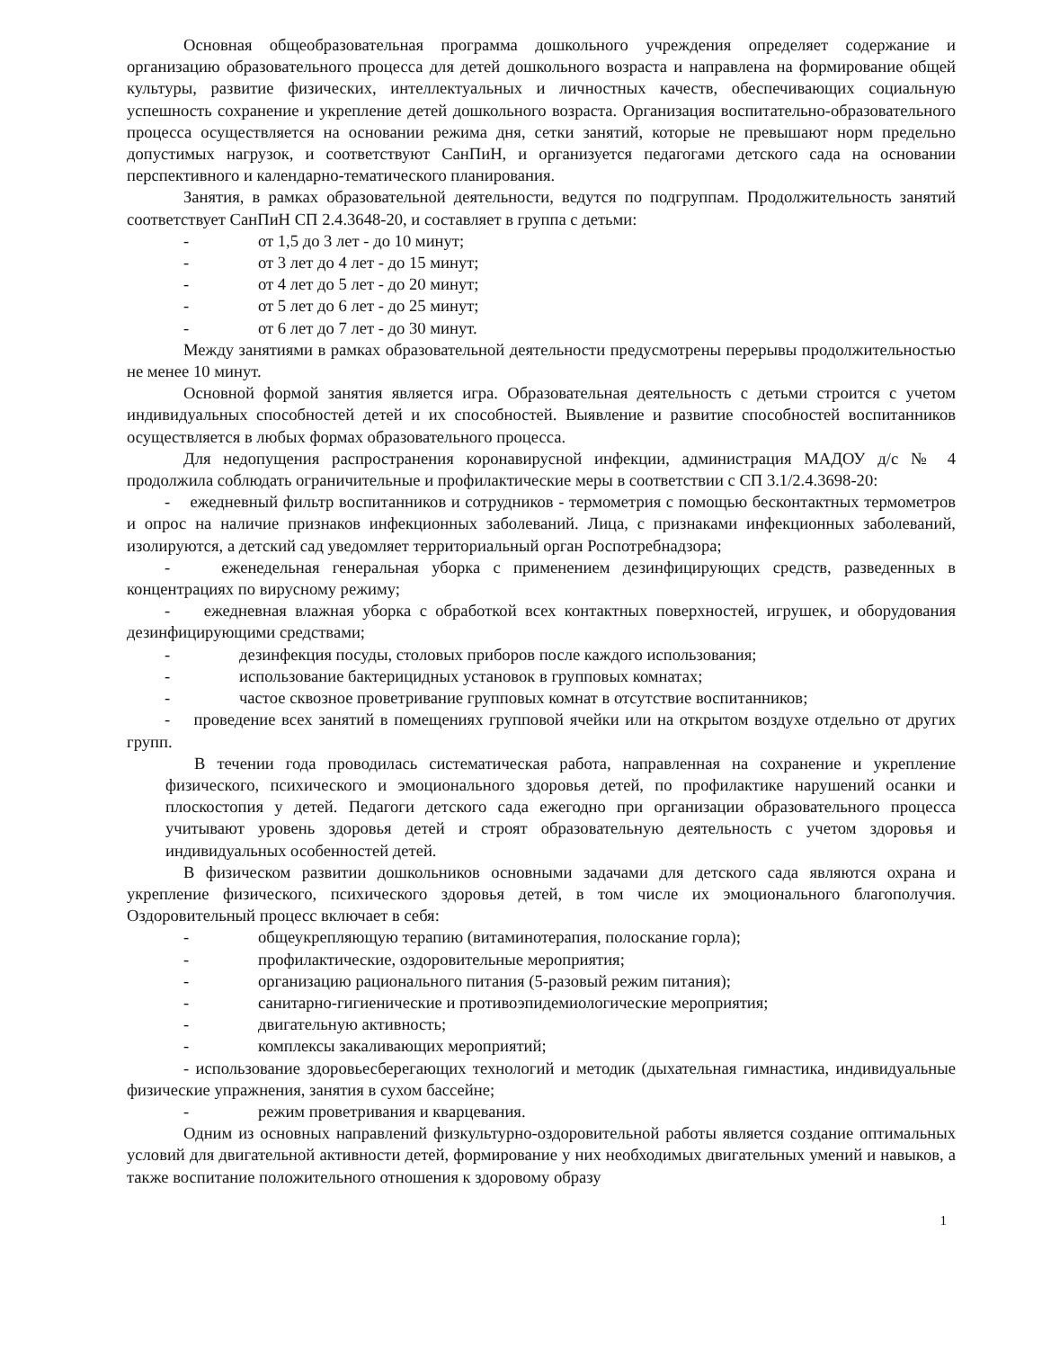Основная общеобразовательная программа дошкольного учреждения определяет содержание и организацию образовательного процесса для детей дошкольного возраста и направлена на формирование общей культуры, развитие физических, интеллектуальных и личностных качеств, обеспечивающих социальную успешность сохранение и укрепление детей дошкольного возраста. Организация воспитательно-образовательного процесса осуществляется на основании режима дня, сетки занятий, которые не превышают норм предельно допустимых нагрузок, и соответствуют СанПиН, и организуется педагогами детского сада на основании перспективного и календарно-тематического планирования.
Занятия, в рамках образовательной деятельности, ведутся по подгруппам. Продолжительность занятий соответствует СанПиН СП 2.4.3648-20, и составляет в группа с детьми:
- от 1,5 до 3 лет - до 10 минут;
- от 3 лет до 4 лет - до 15 минут;
- от 4 лет до 5 лет - до 20 минут;
- от 5 лет до 6 лет - до 25 минут;
- от 6 лет до 7 лет - до 30 минут.
Между занятиями в рамках образовательной деятельности предусмотрены перерывы продолжительностью не менее 10 минут.
Основной формой занятия является игра. Образовательная деятельность с детьми строится с учетом индивидуальных способностей детей и их способностей. Выявление и развитие способностей воспитанников осуществляется в любых формах образовательного процесса.
Для недопущения распространения коронавирусной инфекции, администрация МАДОУ д/с № 4 продолжила соблюдать ограничительные и профилактические меры в соответствии с СП 3.1/2.4.3698-20:
- ежедневный фильтр воспитанников и сотрудников - термометрия с помощью бесконтактных термометров и опрос на наличие признаков инфекционных заболеваний. Лица, с признаками инфекционных заболеваний, изолируются, а детский сад уведомляет территориальный орган Роспотребнадзора;
- еженедельная генеральная уборка с применением дезинфицирующих средств, разведенных в концентрациях по вирусному режиму;
- ежедневная влажная уборка с обработкой всех контактных поверхностей, игрушек, и оборудования дезинфицирующими средствами;
- дезинфекция посуды, столовых приборов после каждого использования;
- использование бактерицидных установок в групповых комнатах;
- частое сквозное проветривание групповых комнат в отсутствие воспитанников;
- проведение всех занятий в помещениях групповой ячейки или на открытом воздухе отдельно от других групп.
В течении года проводилась систематическая работа, направленная на сохранение и укрепление физического, психического и эмоционального здоровья детей, по профилактике нарушений осанки и плоскостопия у детей. Педагоги детского сада ежегодно при организации образовательного процесса учитывают уровень здоровья детей и строят образовательную деятельность с учетом здоровья и индивидуальных особенностей детей.
В физическом развитии дошкольников основными задачами для детского сада являются охрана и укрепление физического, психического здоровья детей, в том числе их эмоционального благополучия. Оздоровительный процесс включает в себя:
- общеукрепляющую терапию (витаминотерапия, полоскание горла);
- профилактические, оздоровительные мероприятия;
- организацию рационального питания (5-разовый режим питания);
- санитарно-гигиенические и противоэпидемиологические мероприятия;
- двигательную активность;
- комплексы закаливающих мероприятий;
- использование здоровьесберегающих технологий и методик (дыхательная гимнастика, индивидуальные физические упражнения, занятия в сухом бассейне;
- режим проветривания и кварцевания.
Одним из основных направлений физкультурно-оздоровительной работы является создание оптимальных условий для двигательной активности детей, формирование у них необходимых двигательных умений и навыков, а также воспитание положительного отношения к здоровому образу
1